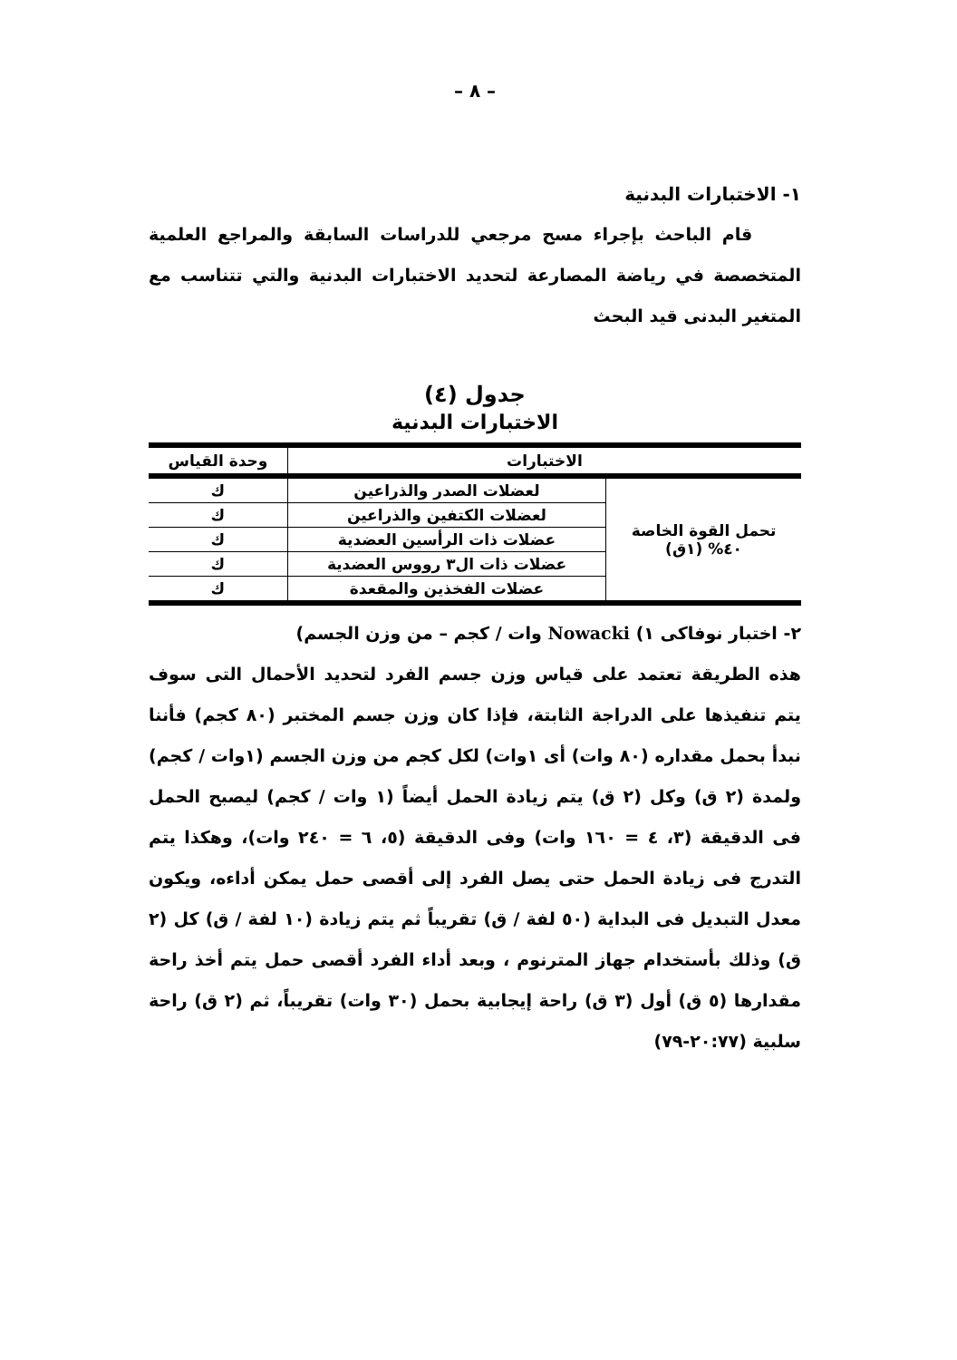– ٨ –
١- الاختبارات البدنية
قام الباحث بإجراء مسح مرجعي للدراسات السابقة والمراجع العلمية المتخصصة في رياضة المصارعة لتحديد الاختبارات البدنية والتي تتناسب مع المتغير البدنى قيد البحث
جدول (٤)
الاختبارات البدنية
| الاختبارات | | وحدة القياس |
| --- | --- | --- |
| تحمل القوة الخاصة ٤٠% (١ق) | لعضلات الصدر والذراعين | ك |
| | لعضلات الكتفين والذراعين | ك |
| | عضلات ذات الرأسين العضدية | ك |
| | عضلات ذات ال٣ رووس العضدية | ك |
| | عضلات الفخذين والمقعدة | ك |
٢- اختبار نوفاكى ١) Nowacki وات / كجم – من وزن الجسم)
هذه الطريقة تعتمد على قياس وزن جسم الفرد لتحديد الأحمال التى سوف يتم تنفيذها على الدراجة الثابتة، فإذا كان وزن جسم المختبر (٨٠ كجم) فأننا نبدأ بحمل مقداره (٨٠ وات) أى ١وات) لكل كجم من وزن الجسم (١وات / كجم) ولمدة (٢ ق) وكل (٢ ق) يتم زيادة الحمل أيضاً (١ وات / كجم) ليصبح الحمل فى الدقيقة (٣، ٤ = ١٦٠ وات) وفى الدقيقة (٥، ٦ = ٢٤٠ وات)، وهكذا يتم التدرج فى زيادة الحمل حتى يصل الفرد إلى أقصى حمل يمكن أداءه، ويكون معدل التبديل فى البداية (٥٠ لفة / ق) تقريباً ثم يتم زيادة (١٠ لفة / ق) كل (٢ ق) وذلك بأستخدام جهاز المترنوم ، وبعد أداء الفرد أقصى حمل يتم أخذ راحة مقدارها (٥ ق) أول (٣ ق) راحة إيجابية بحمل (٣٠ وات) تقريباً، ثم (٢ ق) راحة سلبية (٢٠:٧٧-٧٩)